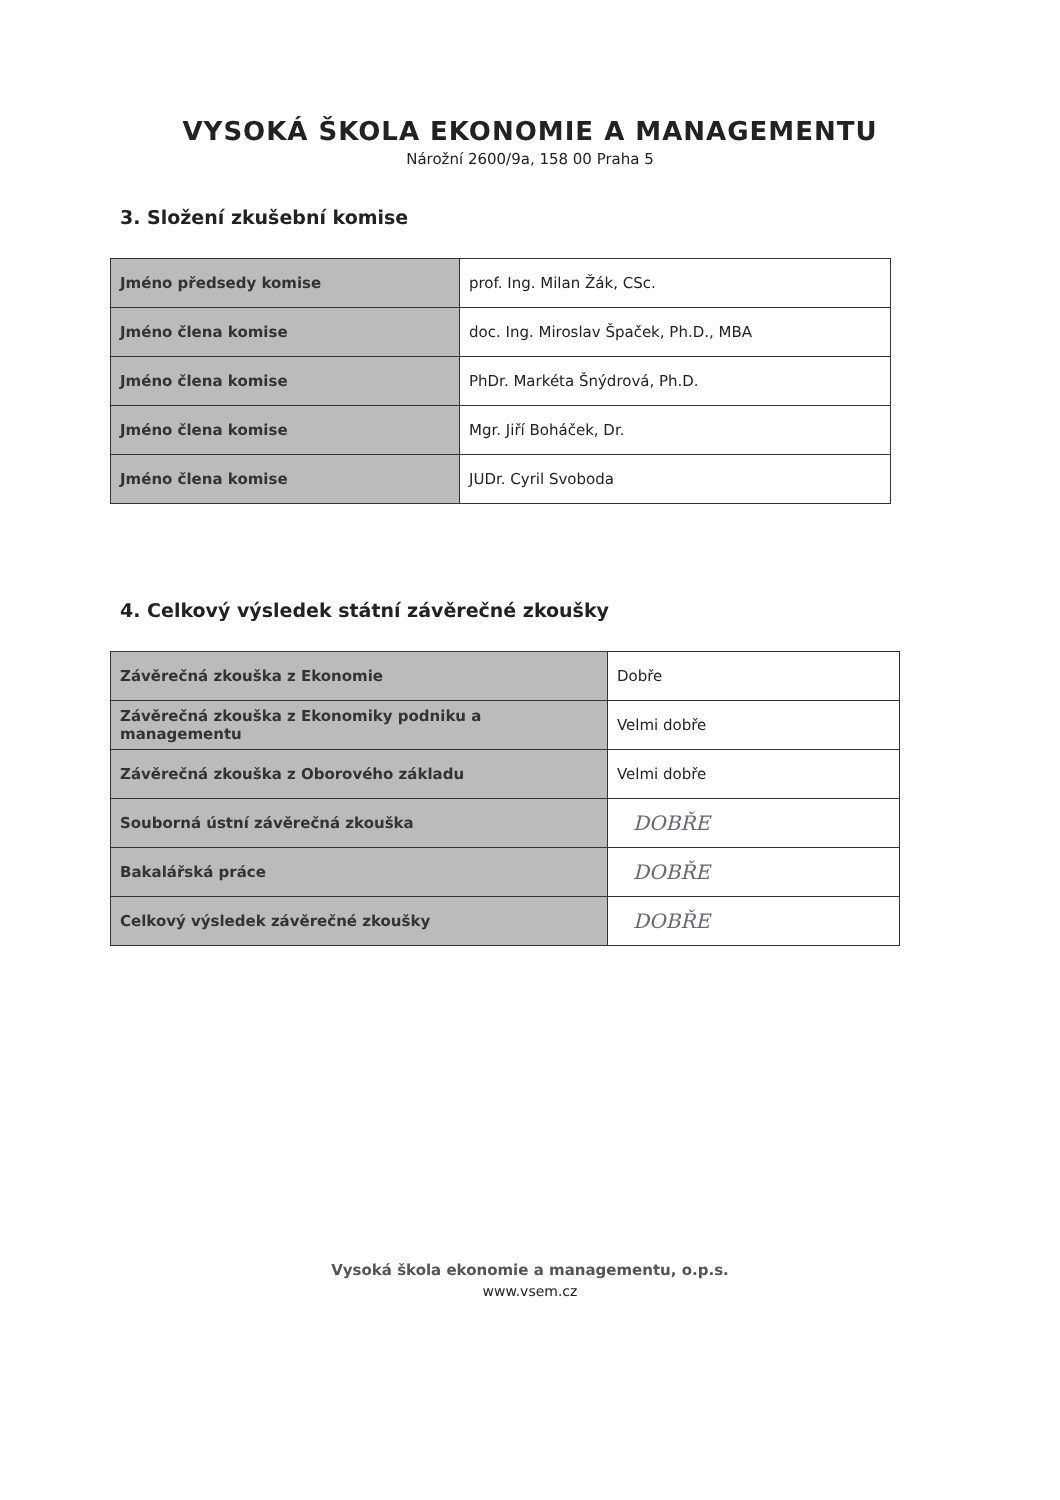VYSOKÁ ŠKOLA EKONOMIE A MANAGEMENTU
Nárožní 2600/9a, 158 00 Praha 5
3. Složení zkušební komise
| Jméno předsedy komise | prof. Ing. Milan Žák, CSc. |
| Jméno člena komise | doc. Ing. Miroslav Špaček, Ph.D., MBA |
| Jméno člena komise | PhDr. Markéta Šnýdrová, Ph.D. |
| Jméno člena komise | Mgr. Jiří Boháček, Dr. |
| Jméno člena komise | JUDr. Cyril Svoboda |
4. Celkový výsledek státní závěrečné zkoušky
| Závěrečná zkouška z Ekonomie | Dobře |
| Závěrečná zkouška z Ekonomiky podniku a managementu | Velmi dobře |
| Závěrečná zkouška z Oborového základu | Velmi dobře |
| Souborná ústní závěrečná zkouška | DOBŘE |
| Bakalářská práce | DOBŘE |
| Celkový výsledek závěrečné zkoušky | DOBŘE |
Vysoká škola ekonomie a managementu, o.p.s.
www.vsem.cz